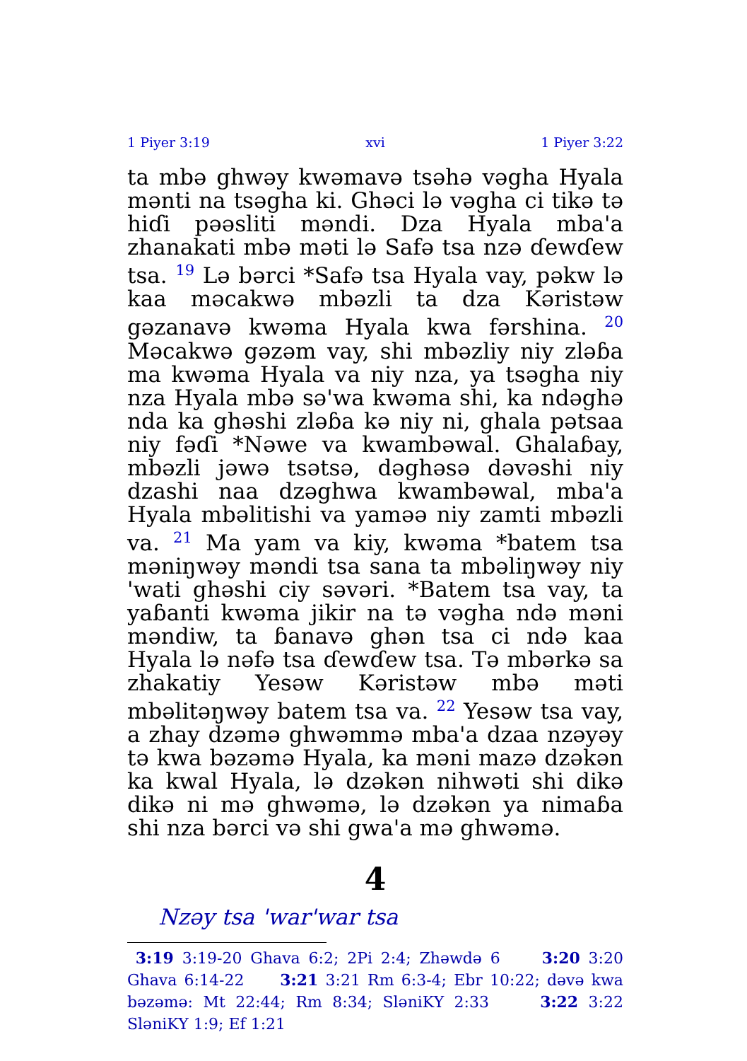1 Piyer 3:19 xvi 1 Piyer 3:22
ta mbə ghwəy kwəmavə tsəhə vəgha Hyala mənti na tsəgha ki. Ghəci lə vəgha ci tikə tə hiɗi pəəsliti məndi. Dza Hyala mba'a zhanakati mbə məti lə Safə tsa nzə ɗewɗew tsa. <sup>19</sup> Lə bərci *Safə tsa Hyala vay, pəkw lə kaa məcakwə mbəzli ta dza Kəristəw gəzanavə kwəma Hyala kwa fərshina. <sup>20</sup> Məcakwə gəzəm vay, shi mbəzliy niy zləɓa ma kwəma Hyala va niy nza, ya tsəgha niy nza Hyala mbə sə'wa kwəma shi, ka ndəghə nda ka ghəshi zləɓa kə niy ni, ghala pətsaa niy fəɗi *Nəwe va kwambəwal. Ghalaɓay, mbəzli jəwə tsətsə, dəghəsə dəvəshi niy dzashi naa dzəghwa kwambəwal, mba'a Hyala mbəlitishi va yaməə niy zamti mbəzli va. <sup>21</sup> Ma yam va kiy, kwəma *batem tsa məniŋwəy məndi tsa sana ta mbəliŋwəy niy 'wati ghəshi ciy səvəri. *Batem tsa vay, ta yaɓanti kwəma jikir na tə vəgha ndə məni məndiw, ta ɓanavə ghən tsa ci ndə kaa Hyala lə nəfə tsa ɗewɗew tsa. Tə mbərkə sa zhakatiy Yesəw Kəristəw mbə məti mbəlitəŋwəy batem tsa va. <sup>22</sup> Yesəw tsa vay, a zhay dzəmə ghwəmmə mba'a dzaa nzəyəy tə kwa bəzəmə Hyala, ka məni mazə dzəkən ka kwal Hyala, lə dzəkən nihwəti shi dikə dikə ni mə ghwəmə, lə dzəkən ya nimaɓa shi nza bərci və shi gwa'a mə ghwəmə.
4
Nzəy tsa 'war'war tsa
3:19 3:19-20 Ghava 6:2; 2Pi 2:4; Zhəwdə 6 3:20 3:20 Ghava 6:14-22 3:21 3:21 Rm 6:3-4; Ebr 10:22; dəvə kwa bəzəmə: Mt 22:44; Rm 8:34; SləniKY 2:33 3:22 3:22 SləniKY 1:9; Ef 1:21